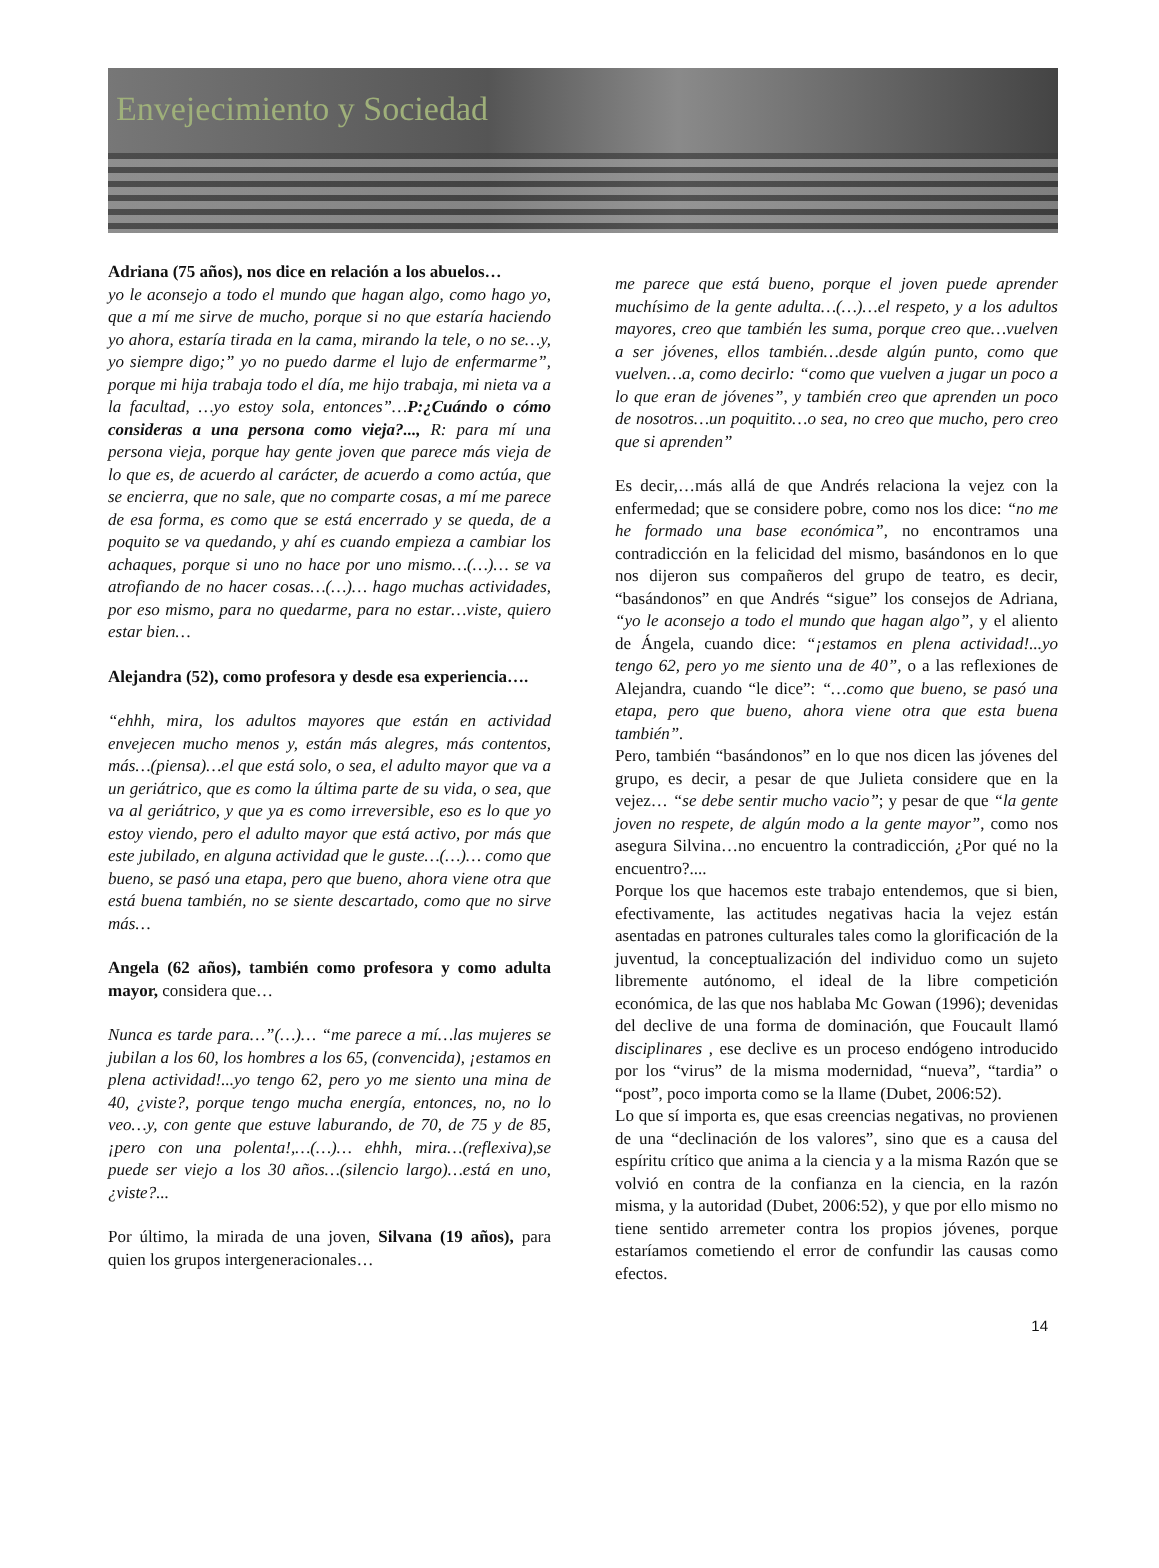Envejecimiento y Sociedad
Adriana (75 años), nos dice en relación a los abuelos…
yo le aconsejo a todo el mundo que hagan algo, como hago yo, que a mí me sirve de mucho, porque si no que estaría haciendo yo ahora, estaría tirada en la cama, mirando la tele, o no se…y, yo siempre digo;” yo no puedo darme el lujo de enfermarme”, porque mi hija trabaja todo el día, me hijo trabaja, mi nieta va a la facultad, …yo estoy sola, entonces”…P:¿Cuándo o cómo consideras a una persona como vieja?..., R: para mí una persona vieja, porque hay gente joven que parece más vieja de lo que es, de acuerdo al carácter, de acuerdo a como actúa, que se encierra, que no sale, que no comparte cosas, a mí me parece de esa forma, es como que se está encerrado y se queda, de a poquito se va quedando, y ahí es cuando empieza a cambiar los achaques, porque si uno no hace por uno mismo…(…)… se va atrofiando de no hacer cosas…(…)… hago muchas actividades, por eso mismo, para no quedarme, para no estar…viste, quiero estar bien…
Alejandra (52), como profesora y desde esa experiencia….
“ehhh, mira, los adultos mayores que están en actividad envejecen mucho menos y, están más alegres, más contentos, más…(piensa)…el que está solo, o sea, el adulto mayor que va a un geriátrico, que es como la última parte de su vida, o sea, que va al geriátrico, y que ya es como irreversible, eso es lo que yo estoy viendo, pero el adulto mayor que está activo, por más que este jubilado, en alguna actividad que le guste…(…)… como que bueno, se pasó una etapa, pero que bueno, ahora viene otra que está buena también, no se siente descartado, como que no sirve más…
Angela (62 años), también como profesora y como adulta mayor, considera que…
Nunca es tarde para…”(…)… “me parece a mí…las mujeres se jubilan a los 60, los hombres a los 65, (convencida), ¡estamos en plena actividad!...yo tengo 62, pero yo me siento una mina de 40, ¿viste?, porque tengo mucha energía, entonces, no, no lo veo…y, con gente que estuve laburando, de 70, de 75 y de 85, ¡pero con una polenta!,…(…)… ehhh, mira…(reflexiva),se puede ser viejo a los 30 años…(silencio largo)…está en uno, ¿viste?...
Por último, la mirada de una joven, Silvana (19 años), para quien los grupos intergeneracionales…
me parece que está bueno, porque el joven puede aprender muchísimo de la gente adulta…(…)…el respeto, y a los adultos mayores, creo que también les suma, porque creo que…vuelven a ser jóvenes, ellos también…desde algún punto, como que vuelven…a, como decirlo: “como que vuelven a jugar un poco a lo que eran de jóvenes”, y también creo que aprenden un poco de nosotros…un poquitito…o sea, no creo que mucho, pero creo que si aprenden”
Es decir,…más allá de que Andrés relaciona la vejez con la enfermedad; que se considere pobre, como nos los dice: “no me he formado una base económica”, no encontramos una contradicción en la felicidad del mismo, basándonos en lo que nos dijeron sus compañeros del grupo de teatro, es decir, “basándonos” en que Andrés “sigue” los consejos de Adriana, “yo le aconsejo a todo el mundo que hagan algo”, y el aliento de Ángela, cuando dice: “¡estamos en plena actividad!...yo tengo 62, pero yo me siento una de 40”, o a las reflexiones de Alejandra, cuando “le dice”: “…como que bueno, se pasó una etapa, pero que bueno, ahora viene otra que esta buena también”.
Pero, también “basándonos” en lo que nos dicen las jóvenes del grupo, es decir, a pesar de que Julieta considere que en la vejez… “se debe sentir mucho vacio”; y pesar de que “la gente joven no respete, de algún modo a la gente mayor”, como nos asegura Silvina…no encuentro la contradicción, ¿Por qué no la encuentro?....
Porque los que hacemos este trabajo entendemos, que si bien, efectivamente, las actitudes negativas hacia la vejez están asentadas en patrones culturales tales como la glorificación de la juventud, la conceptualización del individuo como un sujeto libremente autónomo, el ideal de la libre competición económica, de las que nos hablaba Mc Gowan (1996); devenidas del declive de una forma de dominación, que Foucault llamó disciplinares , ese declive es un proceso endógeno introducido por los “virus” de la misma modernidad, “nueva”, “tardia” o “post”, poco importa como se la llame (Dubet, 2006:52).
Lo que sí importa es, que esas creencias negativas, no provienen de una “declinación de los valores”, sino que es a causa del espíritu crítico que anima a la ciencia y a la misma Razón que se volvió en contra de la confianza en la ciencia, en la razón misma, y la autoridad (Dubet, 2006:52), y que por ello mismo no tiene sentido arremeter contra los propios jóvenes, porque estaríamos cometiendo el error de confundir las causas como efectos.
14